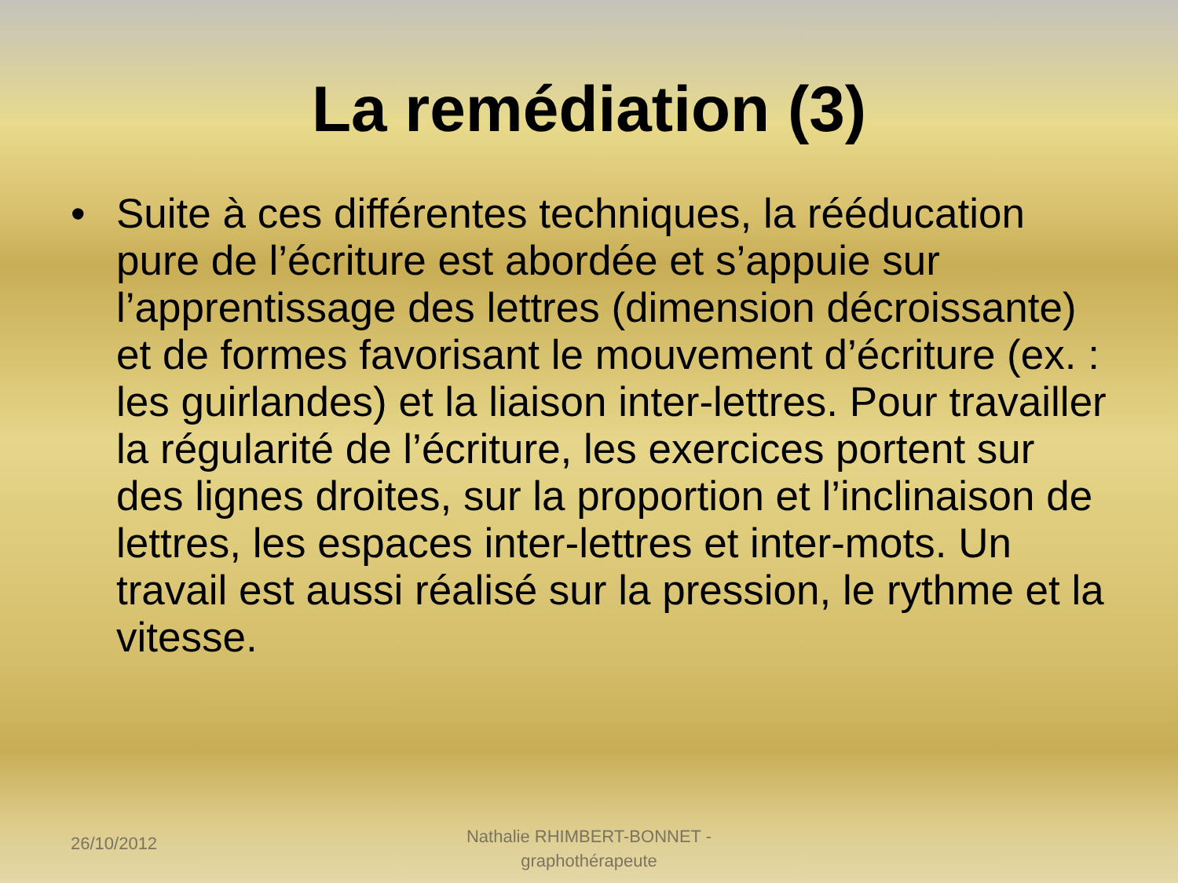La remédiation (3)
• Suite à ces différentes techniques, la rééducation pure de l’écriture est abordée et s’appuie sur l’apprentissage des lettres (dimension décroissante) et de formes favorisant le mouvement d’écriture (ex. : les guirlandes) et la liaison inter-lettres. Pour travailler la régularité de l’écriture, les exercices portent sur des lignes droites, sur la proportion et l’inclinaison de lettres, les espaces inter-lettres et inter-mots. Un travail est aussi réalisé sur la pression, le rythme et la vitesse.
26/10/2012
Nathalie RHIMBERT-BONNET -
graphothérapeute